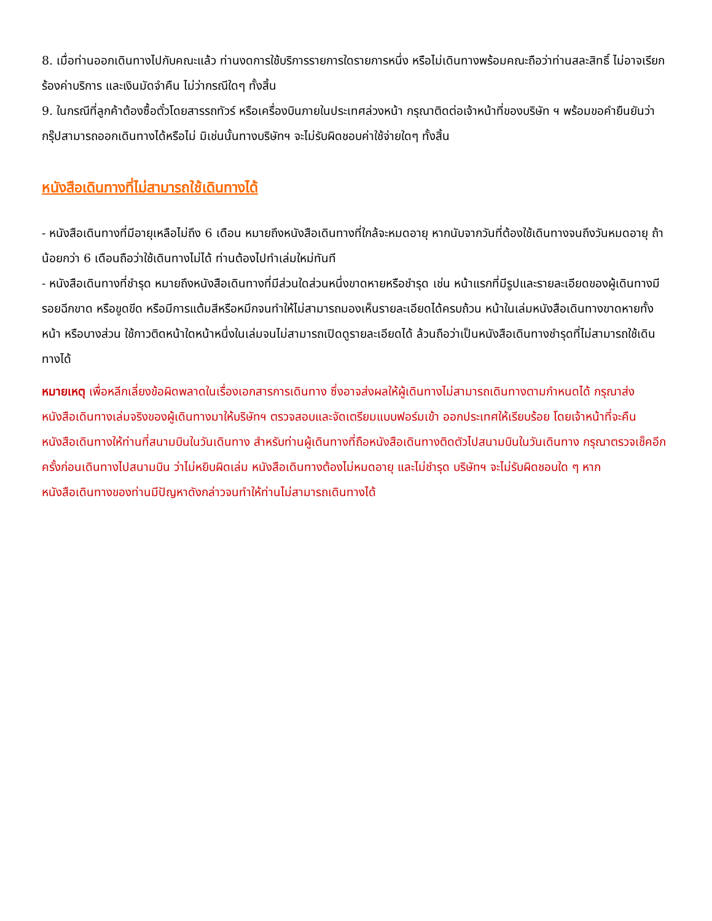8. เมื่อท่านออกเดินทางไปกับคณะแล้ว ท่านงดการใช้บริการรายการใดรายการหนึ่ง หรือไม่เดินทางพร้อมคณะถือว่าท่านสละสิทธิ์ ไม่อาจเรียกร้องค่าบริการ และเงินมัดจำคืน ไม่ว่ากรณีใดๆ ทั้งสิ้น
9. ในกรณีที่ลูกค้าต้องซื้อตั๋วโดยสารรถทัวร์ หรือเครื่องบินภายในประเทศล่วงหน้า กรุณาติดต่อเจ้าหน้าที่ของบริษัท ฯ พร้อมขอคำยืนยันว่ากรุ๊ปสามารถออกเดินทางได้หรือไม่ มิเช่นนั้นทางบริษัทฯ จะไม่รับผิดชอบค่าใช้จ่ายใดๆ ทั้งสิ้น
หนังสือเดินทางที่ไม่สามารถใช้เดินทางได้
- หนังสือเดินทางที่มีอายุเหลือไม่ถึง 6 เดือน หมายถึงหนังสือเดินทางที่ใกล้จะหมดอายุ หากนับจากวันที่ต้องใช้เดินทางจนถึงวันหมดอายุ ถ้าน้อยกว่า 6 เดือนถือว่าใช้เดินทางไม่ได้ ท่านต้องไปทำเล่มใหม่ทันที
- หนังสือเดินทางที่ชำรุด หมายถึงหนังสือเดินทางที่มีส่วนใดส่วนหนึ่งขาดหายหรือชำรุด เช่น หน้าแรกที่มีรูปและรายละเอียดของผู้เดินทางมีรอยฉีกขาด หรือขูดขีด หรือมีการแต้มสีหรือหมึกจนทำให้ไม่สามารถมองเห็นรายละเอียดได้ครบถ้วน หน้าในเล่มหนังสือเดินทางขาดหายทั้งหน้า หรือบางส่วน ใช้กาวติดหน้าใดหน้าหนึ่งในเล่มจนไม่สามารถเปิดดูรายละเอียดได้ ล้วนถือว่าเป็นหนังสือเดินทางชำรุดที่ไม่สามารถใช้เดินทางได้
หมายเหตุ เพื่อหลีกเลี่ยงข้อผิดพลาดในเรื่องเอกสารการเดินทาง ซึ่งอาจส่งผลให้ผู้เดินทางไม่สามารถเดินทางตามกำหนดได้ กรุณาส่งหนังสือเดินทางเล่มจริงของผู้เดินทางมาให้บริษัทฯ ตรวจสอบและจัดเตรียมแบบฟอร์มเข้า ออกประเทศให้เรียบร้อย โดยเจ้าหน้าที่จะคืนหนังสือเดินทางให้ท่านที่สนามบินในวันเดินทาง สำหรับท่านผู้เดินทางที่ถือหนังสือเดินทางติดตัวไปสนามบินในวันเดินทาง กรุณาตรวจเช็คอีกครั้งก่อนเดินทางไปสนามบิน ว่าไม่หยิบผิดเล่ม หนังสือเดินทางต้องไม่หมดอายุ และไม่ชำรุด บริษัทฯ จะไม่รับผิดชอบใด ๆ หากหนังสือเดินทางของท่านมีปัญหาดังกล่าวจนทำให้ท่านไม่สามารถเดินทางได้